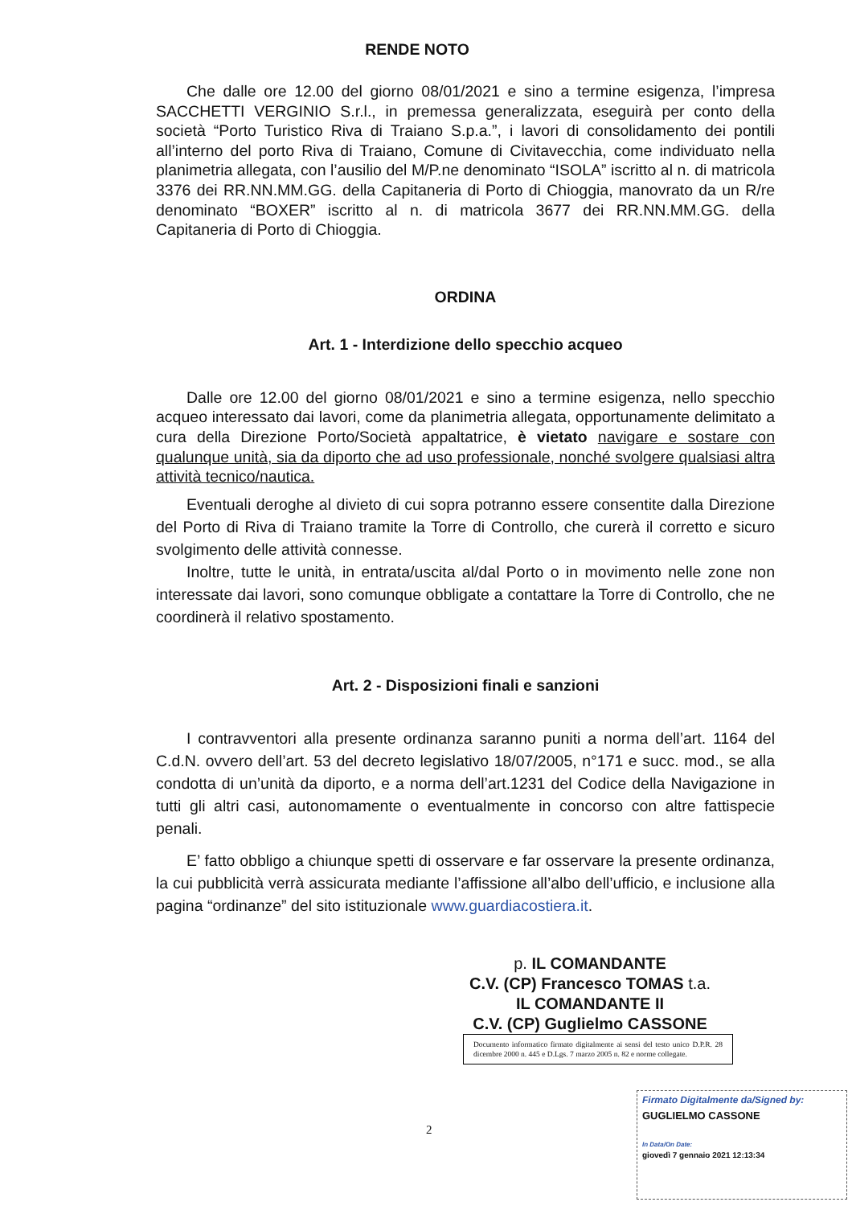RENDE NOTO
Che dalle ore 12.00 del giorno 08/01/2021 e sino a termine esigenza, l’impresa SACCHETTI VERGINIO S.r.l., in premessa generalizzata, eseguirà per conto della società “Porto Turistico Riva di Traiano S.p.a.”, i lavori di consolidamento dei pontili all’interno del porto Riva di Traiano, Comune di Civitavecchia, come individuato nella planimetria allegata, con l’ausilio del M/P.ne denominato “ISOLA” iscritto al n. di matricola 3376 dei RR.NN.MM.GG. della Capitaneria di Porto di Chioggia, manovrato da un R/re denominato “BOXER” iscritto al n. di matricola 3677 dei RR.NN.MM.GG. della Capitaneria di Porto di Chioggia.
ORDINA
Art. 1 - Interdizione dello specchio acqueo
Dalle ore 12.00 del giorno 08/01/2021 e sino a termine esigenza, nello specchio acqueo interessato dai lavori, come da planimetria allegata, opportunamente delimitato a cura della Direzione Porto/Società appaltatrice, è vietato navigare e sostare con qualunque unità, sia da diporto che ad uso professionale, nonché svolgere qualsiasi altra attività tecnico/nautica.
Eventuali deroghe al divieto di cui sopra potranno essere consentite dalla Direzione del Porto di Riva di Traiano tramite la Torre di Controllo, che curerà il corretto e sicuro svolgimento delle attività connesse.
Inoltre, tutte le unità, in entrata/uscita al/dal Porto o in movimento nelle zone non interessate dai lavori, sono comunque obbligate a contattare la Torre di Controllo, che ne coordinerà il relativo spostamento.
Art. 2 - Disposizioni finali e sanzioni
I contravventori alla presente ordinanza saranno puniti a norma dell’art. 1164 del C.d.N. ovvero dell’art. 53 del decreto legislativo 18/07/2005, n°171 e succ. mod., se alla condotta di un’unità da diporto, e a norma dell’art.1231 del Codice della Navigazione in tutti gli altri casi, autonomamente o eventualmente in concorso con altre fattispecie penali.
E’ fatto obbligo a chiunque spetti di osservare e far osservare la presente ordinanza, la cui pubblicità verrà assicurata mediante l’affissione all’albo dell’ufficio, e inclusione alla pagina “ordinanze” del sito istituzionale www.guardiacostiera.it.
p. IL COMANDANTE
C.V. (CP) Francesco TOMAS t.a.
IL COMANDANTE II
C.V. (CP) Guglielmo CASSONE
Documento informatico firmato digitalmente ai sensi del testo unico D.P.R. 28 dicembre 2000 n. 445 e D.Lgs. 7 marzo 2005 n. 82 e norme collegate.
2
Firmato Digitalmente da/Signed by:
GUGLIELMO CASSONE
In Data/On Date:
giovedì 7 gennaio 2021 12:13:34